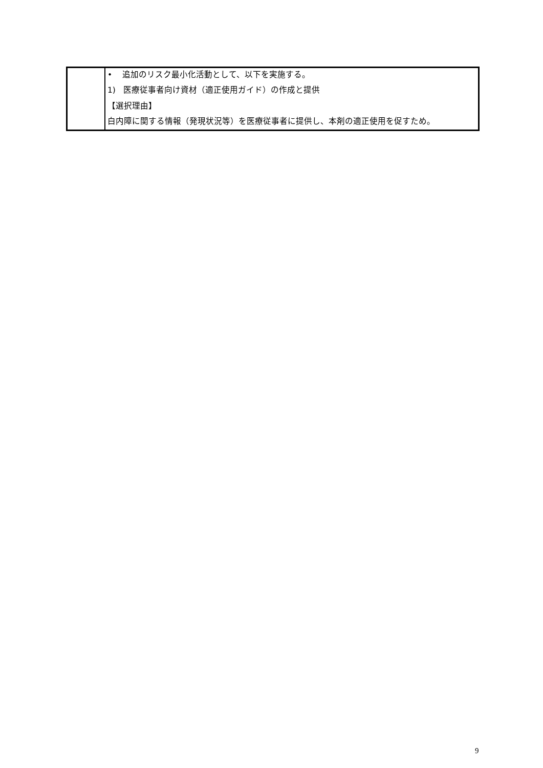| | • 追加のリスク最小化活動として、以下を実施する。 1) 医療従事者向け資材（適正使用ガイド）の作成と提供 【選択理由】 白内障に関する情報（発現状況等）を医療従事者に提供し、本剤の適正使用を促すため。 |
9